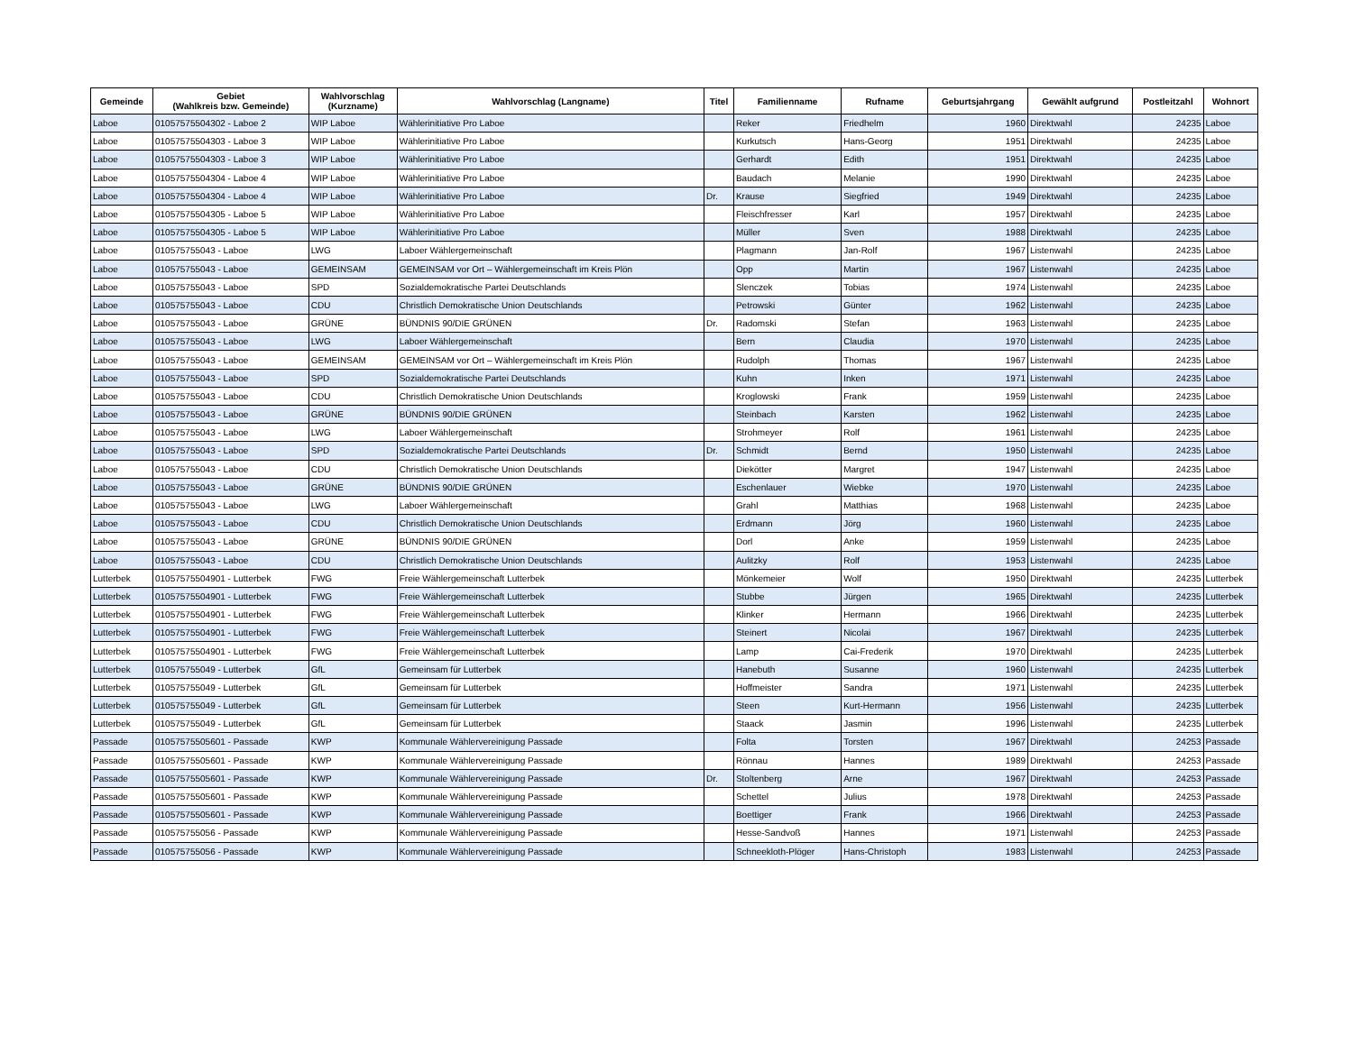| Gemeinde | Gebiet (Wahlkreis bzw. Gemeinde) | Wahlvorschlag (Kurzname) | Wahlvorschlag (Langname) | Titel | Familienname | Rufname | Geburtsjahrgang | Gewählt aufgrund | Postleitzahl | Wohnort |
| --- | --- | --- | --- | --- | --- | --- | --- | --- | --- | --- |
| Laboe | 01057575504302 - Laboe 2 | WIP Laboe | Wählerinitiative Pro Laboe | | Reker | Friedhelm | 1960 | Direktwahl | 24235 | Laboe |
| Laboe | 01057575504303 - Laboe 3 | WIP Laboe | Wählerinitiative Pro Laboe | | Kurkutsch | Hans-Georg | 1951 | Direktwahl | 24235 | Laboe |
| Laboe | 01057575504303 - Laboe 3 | WIP Laboe | Wählerinitiative Pro Laboe | | Gerhardt | Edith | 1951 | Direktwahl | 24235 | Laboe |
| Laboe | 01057575504304 - Laboe 4 | WIP Laboe | Wählerinitiative Pro Laboe | | Baudach | Melanie | 1990 | Direktwahl | 24235 | Laboe |
| Laboe | 01057575504304 - Laboe 4 | WIP Laboe | Wählerinitiative Pro Laboe | Dr. | Krause | Siegfried | 1949 | Direktwahl | 24235 | Laboe |
| Laboe | 01057575504305 - Laboe 5 | WIP Laboe | Wählerinitiative Pro Laboe | | Fleischfresser | Karl | 1957 | Direktwahl | 24235 | Laboe |
| Laboe | 01057575504305 - Laboe 5 | WIP Laboe | Wählerinitiative Pro Laboe | | Müller | Sven | 1988 | Direktwahl | 24235 | Laboe |
| Laboe | 010575755043 - Laboe | LWG | Laboer Wählergemeinschaft | | Plagmann | Jan-Rolf | 1967 | Listenwahl | 24235 | Laboe |
| Laboe | 010575755043 - Laboe | GEMEINSAM | GEMEINSAM vor Ort – Wählergemeinschaft im Kreis Plön | | Opp | Martin | 1967 | Listenwahl | 24235 | Laboe |
| Laboe | 010575755043 - Laboe | SPD | Sozialdemokratische Partei Deutschlands | | Slenczek | Tobias | 1974 | Listenwahl | 24235 | Laboe |
| Laboe | 010575755043 - Laboe | CDU | Christlich Demokratische Union Deutschlands | | Petrowski | Günter | 1962 | Listenwahl | 24235 | Laboe |
| Laboe | 010575755043 - Laboe | GRÜNE | BÜNDNIS 90/DIE GRÜNEN | Dr. | Radomski | Stefan | 1963 | Listenwahl | 24235 | Laboe |
| Laboe | 010575755043 - Laboe | LWG | Laboer Wählergemeinschaft | | Bern | Claudia | 1970 | Listenwahl | 24235 | Laboe |
| Laboe | 010575755043 - Laboe | GEMEINSAM | GEMEINSAM vor Ort – Wählergemeinschaft im Kreis Plön | | Rudolph | Thomas | 1967 | Listenwahl | 24235 | Laboe |
| Laboe | 010575755043 - Laboe | SPD | Sozialdemokratische Partei Deutschlands | | Kuhn | Inken | 1971 | Listenwahl | 24235 | Laboe |
| Laboe | 010575755043 - Laboe | CDU | Christlich Demokratische Union Deutschlands | | Kroglowski | Frank | 1959 | Listenwahl | 24235 | Laboe |
| Laboe | 010575755043 - Laboe | GRÜNE | BÜNDNIS 90/DIE GRÜNEN | | Steinbach | Karsten | 1962 | Listenwahl | 24235 | Laboe |
| Laboe | 010575755043 - Laboe | LWG | Laboer Wählergemeinschaft | | Strohmeyer | Rolf | 1961 | Listenwahl | 24235 | Laboe |
| Laboe | 010575755043 - Laboe | SPD | Sozialdemokratische Partei Deutschlands | Dr. | Schmidt | Bernd | 1950 | Listenwahl | 24235 | Laboe |
| Laboe | 010575755043 - Laboe | CDU | Christlich Demokratische Union Deutschlands | | Diekötter | Margret | 1947 | Listenwahl | 24235 | Laboe |
| Laboe | 010575755043 - Laboe | GRÜNE | BÜNDNIS 90/DIE GRÜNEN | | Eschenlauer | Wiebke | 1970 | Listenwahl | 24235 | Laboe |
| Laboe | 010575755043 - Laboe | LWG | Laboer Wählergemeinschaft | | Grahl | Matthias | 1968 | Listenwahl | 24235 | Laboe |
| Laboe | 010575755043 - Laboe | CDU | Christlich Demokratische Union Deutschlands | | Erdmann | Jörg | 1960 | Listenwahl | 24235 | Laboe |
| Laboe | 010575755043 - Laboe | GRÜNE | BÜNDNIS 90/DIE GRÜNEN | | Dorl | Anke | 1959 | Listenwahl | 24235 | Laboe |
| Laboe | 010575755043 - Laboe | CDU | Christlich Demokratische Union Deutschlands | | Aulitzky | Rolf | 1953 | Listenwahl | 24235 | Laboe |
| Lutterbek | 01057575504901 - Lutterbek | FWG | Freie Wählergemeinschaft Lutterbek | | Mönkemeier | Wolf | 1950 | Direktwahl | 24235 | Lutterbek |
| Lutterbek | 01057575504901 - Lutterbek | FWG | Freie Wählergemeinschaft Lutterbek | | Stubbe | Jürgen | 1965 | Direktwahl | 24235 | Lutterbek |
| Lutterbek | 01057575504901 - Lutterbek | FWG | Freie Wählergemeinschaft Lutterbek | | Klinker | Hermann | 1966 | Direktwahl | 24235 | Lutterbek |
| Lutterbek | 01057575504901 - Lutterbek | FWG | Freie Wählergemeinschaft Lutterbek | | Steinert | Nicolai | 1967 | Direktwahl | 24235 | Lutterbek |
| Lutterbek | 01057575504901 - Lutterbek | FWG | Freie Wählergemeinschaft Lutterbek | | Lamp | Cai-Frederik | 1970 | Direktwahl | 24235 | Lutterbek |
| Lutterbek | 010575755049 - Lutterbek | GfL | Gemeinsam für Lutterbek | | Hanebuth | Susanne | 1960 | Listenwahl | 24235 | Lutterbek |
| Lutterbek | 010575755049 - Lutterbek | GfL | Gemeinsam für Lutterbek | | Hoffmeister | Sandra | 1971 | Listenwahl | 24235 | Lutterbek |
| Lutterbek | 010575755049 - Lutterbek | GfL | Gemeinsam für Lutterbek | | Steen | Kurt-Hermann | 1956 | Listenwahl | 24235 | Lutterbek |
| Lutterbek | 010575755049 - Lutterbek | GfL | Gemeinsam für Lutterbek | | Staack | Jasmin | 1996 | Listenwahl | 24235 | Lutterbek |
| Passade | 01057575505601 - Passade | KWP | Kommunale Wählervereinigung Passade | | Folta | Torsten | 1967 | Direktwahl | 24253 | Passade |
| Passade | 01057575505601 - Passade | KWP | Kommunale Wählervereinigung Passade | | Rönnau | Hannes | 1989 | Direktwahl | 24253 | Passade |
| Passade | 01057575505601 - Passade | KWP | Kommunale Wählervereinigung Passade | Dr. | Stoltenberg | Arne | 1967 | Direktwahl | 24253 | Passade |
| Passade | 01057575505601 - Passade | KWP | Kommunale Wählervereinigung Passade | | Schettel | Julius | 1978 | Direktwahl | 24253 | Passade |
| Passade | 01057575505601 - Passade | KWP | Kommunale Wählervereinigung Passade | | Boettiger | Frank | 1966 | Direktwahl | 24253 | Passade |
| Passade | 010575755056 - Passade | KWP | Kommunale Wählervereinigung Passade | | Hesse-Sandvoß | Hannes | 1971 | Listenwahl | 24253 | Passade |
| Passade | 010575755056 - Passade | KWP | Kommunale Wählervereinigung Passade | | Schneekloth-Plöger | Hans-Christoph | 1983 | Listenwahl | 24253 | Passade |